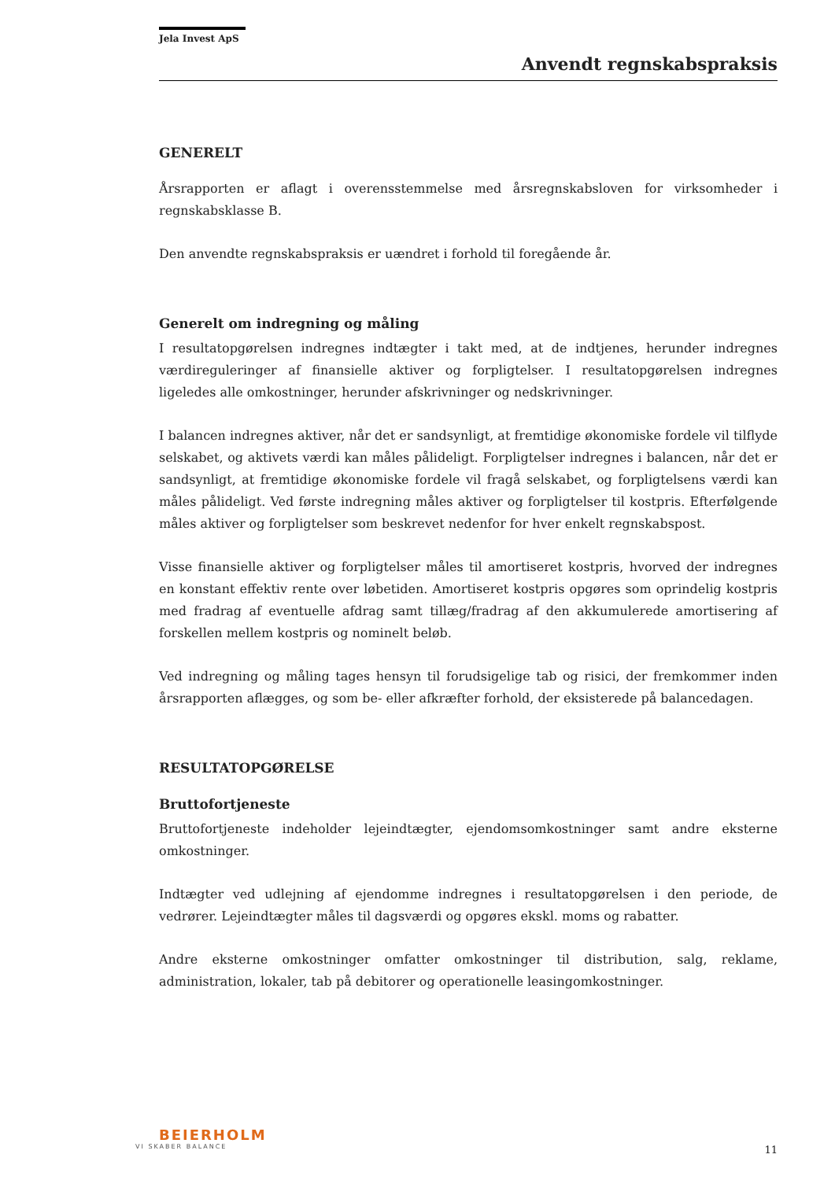Jela Invest ApS
Anvendt regnskabspraksis
GENERELT
Årsrapporten er aflagt i overensstemmelse med årsregnskabsloven for virksomheder i regnskabsklasse B.
Den anvendte regnskabspraksis er uændret i forhold til foregående år.
Generelt om indregning og måling
I resultatopgørelsen indregnes indtægter i takt med, at de indtjenes, herunder indregnes værdireguleringer af finansielle aktiver og forpligtelser. I resultatopgørelsen indregnes ligeledes alle omkostninger, herunder afskrivninger og nedskrivninger.
I balancen indregnes aktiver, når det er sandsynligt, at fremtidige økonomiske fordele vil tilflyde selskabet, og aktivets værdi kan måles pålideligt. Forpligtelser indregnes i balancen, når det er sandsynligt, at fremtidige økonomiske fordele vil fragå selskabet, og forpligtelsens værdi kan måles pålideligt. Ved første indregning måles aktiver og forpligtelser til kostpris. Efterfølgende måles aktiver og forpligtelser som beskrevet nedenfor for hver enkelt regnskabspost.
Visse finansielle aktiver og forpligtelser måles til amortiseret kostpris, hvorved der indregnes en konstant effektiv rente over løbetiden. Amortiseret kostpris opgøres som oprindelig kostpris med fradrag af eventuelle afdrag samt tillæg/fradrag af den akkumulerede amortisering af forskellen mellem kostpris og nominelt beløb.
Ved indregning og måling tages hensyn til forudsigelige tab og risici, der fremkommer inden årsrapporten aflægges, og som be- eller afkræfter forhold, der eksisterede på balancedagen.
RESULTATOPGØRELSE
Bruttofortjeneste
Bruttofortjeneste indeholder lejeindtægter, ejendomsomkostninger samt andre eksterne omkostninger.
Indtægter ved udlejning af ejendomme indregnes i resultatopgørelsen i den periode, de vedrører. Lejeindtægter måles til dagsværdi og opgøres ekskl. moms og rabatter.
Andre eksterne omkostninger omfatter omkostninger til distribution, salg, reklame, administration, lokaler, tab på debitorer og operationelle leasingomkostninger.
BEIERHOLM
VI SKABER BALANCE
11